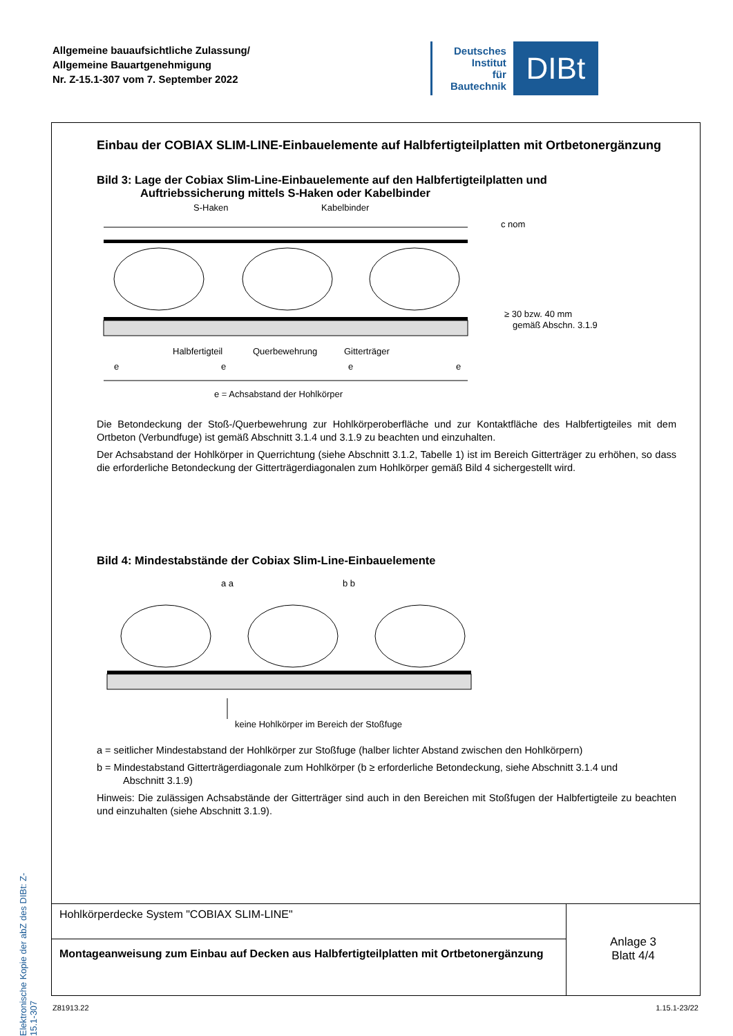Allgemeine bauaufsichtliche Zulassung/
Allgemeine Bauartgenehmigung
Nr. Z-15.1-307 vom 7. September 2022
Deutsches
Institut
für
Bautechnik
DIBt
Elektronische Kopie der abZ des DIBt: Z-15.1-307
Einbau der COBIAX SLIM-LINE-Einbauelemente auf Halbfertigteilplatten mit Ortbetonergänzung
Bild 3: Lage der Cobiax Slim-Line-Einbauelemente auf den Halbfertigteilplatten und
Auftriebssicherung mittels S-Haken oder Kabelbinder
S-Haken
Kabelbinder
c nom
≥ 30 bzw. 40 mm
gemäß Abschn. 3.1.9
Halbfertigteil
Querbewehrung
Gitterträger
e
e
e
e
e = Achsabstand der Hohlkörper
Die Betondeckung der Stoß-/Querbewehrung zur Hohlkörperoberfläche und zur Kontaktfläche des Halbfertigteiles mit dem Ortbeton (Verbundfuge) ist gemäß Abschnitt 3.1.4 und 3.1.9 zu beachten und einzuhalten.
Der Achsabstand der Hohlkörper in Querrichtung (siehe Abschnitt 3.1.2, Tabelle 1) ist im Bereich Gitterträger zu erhöhen, so dass die erforderliche Betondeckung der Gitterträgerdiagonalen zum Hohlkörper gemäß Bild 4 sichergestellt wird.
Bild 4: Mindestabstände der Cobiax Slim-Line-Einbauelemente
a a
b b
keine Hohlkörper im Bereich der Stoßfuge
a = seitlicher Mindestabstand der Hohlkörper zur Stoßfuge (halber lichter Abstand zwischen den Hohlkörpern)
b = Mindestabstand Gitterträgerdiagonale zum Hohlkörper (b ≥ erforderliche Betondeckung, siehe Abschnitt 3.1.4 und
Abschnitt 3.1.9)
Hinweis: Die zulässigen Achsabstände der Gitterträger sind auch in den Bereichen mit Stoßfugen der Halbfertigteile zu beachten und einzuhalten (siehe Abschnitt 3.1.9).
Hohlkörperdecke System "COBIAX SLIM-LINE"
Montageanweisung zum Einbau auf Decken aus Halbfertigteilplatten mit Ortbetonergänzung
Anlage 3
Blatt 4/4
Z81913.22 1.15.1-23/22